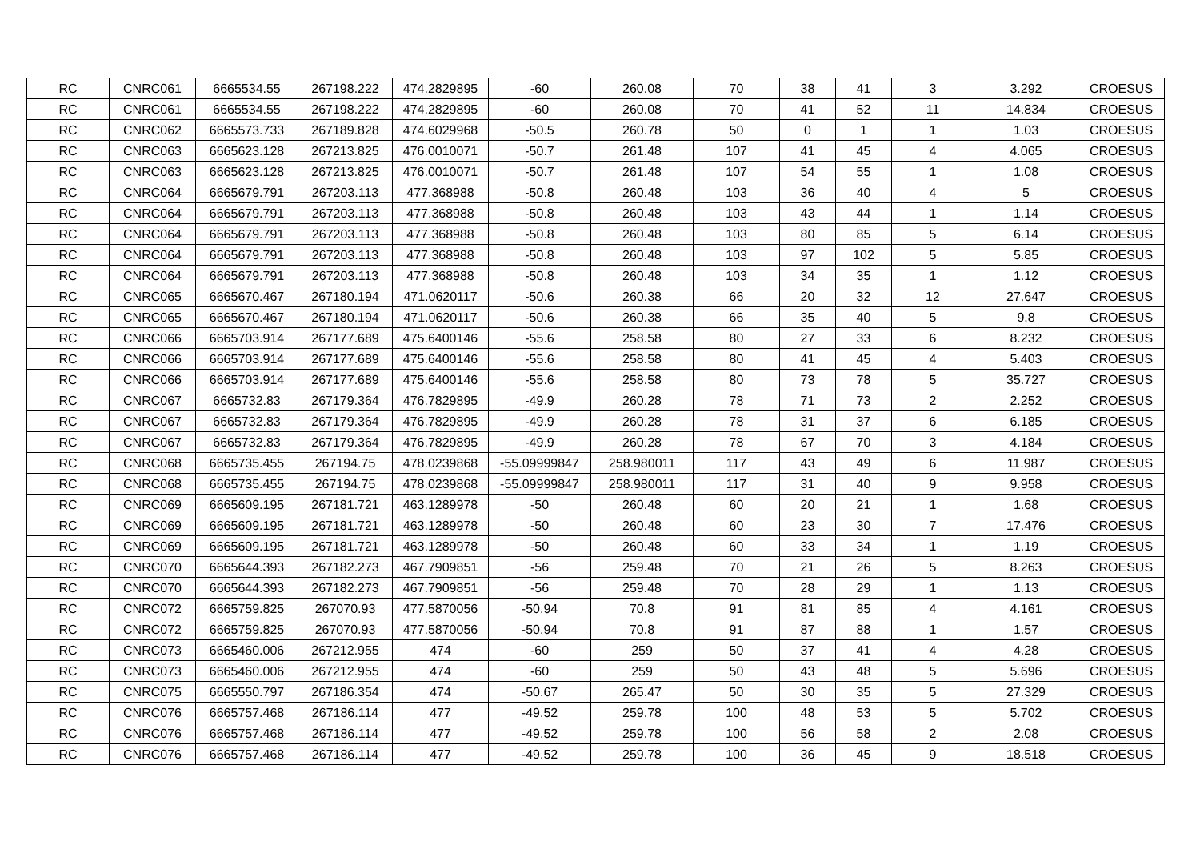| RC | CNRC061 | 6665534.55 | 267198.222 | 474.2829895 | -60 | 260.08 | 70 | 38 | 41 | 3 | 3.292 | CROESUS |
| RC | CNRC061 | 6665534.55 | 267198.222 | 474.2829895 | -60 | 260.08 | 70 | 41 | 52 | 11 | 14.834 | CROESUS |
| RC | CNRC062 | 6665573.733 | 267189.828 | 474.6029968 | -50.5 | 260.78 | 50 | 0 | 1 | 1 | 1.03 | CROESUS |
| RC | CNRC063 | 6665623.128 | 267213.825 | 476.0010071 | -50.7 | 261.48 | 107 | 41 | 45 | 4 | 4.065 | CROESUS |
| RC | CNRC063 | 6665623.128 | 267213.825 | 476.0010071 | -50.7 | 261.48 | 107 | 54 | 55 | 1 | 1.08 | CROESUS |
| RC | CNRC064 | 6665679.791 | 267203.113 | 477.368988 | -50.8 | 260.48 | 103 | 36 | 40 | 4 | 5 | CROESUS |
| RC | CNRC064 | 6665679.791 | 267203.113 | 477.368988 | -50.8 | 260.48 | 103 | 43 | 44 | 1 | 1.14 | CROESUS |
| RC | CNRC064 | 6665679.791 | 267203.113 | 477.368988 | -50.8 | 260.48 | 103 | 80 | 85 | 5 | 6.14 | CROESUS |
| RC | CNRC064 | 6665679.791 | 267203.113 | 477.368988 | -50.8 | 260.48 | 103 | 97 | 102 | 5 | 5.85 | CROESUS |
| RC | CNRC064 | 6665679.791 | 267203.113 | 477.368988 | -50.8 | 260.48 | 103 | 34 | 35 | 1 | 1.12 | CROESUS |
| RC | CNRC065 | 6665670.467 | 267180.194 | 471.0620117 | -50.6 | 260.38 | 66 | 20 | 32 | 12 | 27.647 | CROESUS |
| RC | CNRC065 | 6665670.467 | 267180.194 | 471.0620117 | -50.6 | 260.38 | 66 | 35 | 40 | 5 | 9.8 | CROESUS |
| RC | CNRC066 | 6665703.914 | 267177.689 | 475.6400146 | -55.6 | 258.58 | 80 | 27 | 33 | 6 | 8.232 | CROESUS |
| RC | CNRC066 | 6665703.914 | 267177.689 | 475.6400146 | -55.6 | 258.58 | 80 | 41 | 45 | 4 | 5.403 | CROESUS |
| RC | CNRC066 | 6665703.914 | 267177.689 | 475.6400146 | -55.6 | 258.58 | 80 | 73 | 78 | 5 | 35.727 | CROESUS |
| RC | CNRC067 | 6665732.83 | 267179.364 | 476.7829895 | -49.9 | 260.28 | 78 | 71 | 73 | 2 | 2.252 | CROESUS |
| RC | CNRC067 | 6665732.83 | 267179.364 | 476.7829895 | -49.9 | 260.28 | 78 | 31 | 37 | 6 | 6.185 | CROESUS |
| RC | CNRC067 | 6665732.83 | 267179.364 | 476.7829895 | -49.9 | 260.28 | 78 | 67 | 70 | 3 | 4.184 | CROESUS |
| RC | CNRC068 | 6665735.455 | 267194.75 | 478.0239868 | -55.09999847 | 258.980011 | 117 | 43 | 49 | 6 | 11.987 | CROESUS |
| RC | CNRC068 | 6665735.455 | 267194.75 | 478.0239868 | -55.09999847 | 258.980011 | 117 | 31 | 40 | 9 | 9.958 | CROESUS |
| RC | CNRC069 | 6665609.195 | 267181.721 | 463.1289978 | -50 | 260.48 | 60 | 20 | 21 | 1 | 1.68 | CROESUS |
| RC | CNRC069 | 6665609.195 | 267181.721 | 463.1289978 | -50 | 260.48 | 60 | 23 | 30 | 7 | 17.476 | CROESUS |
| RC | CNRC069 | 6665609.195 | 267181.721 | 463.1289978 | -50 | 260.48 | 60 | 33 | 34 | 1 | 1.19 | CROESUS |
| RC | CNRC070 | 6665644.393 | 267182.273 | 467.7909851 | -56 | 259.48 | 70 | 21 | 26 | 5 | 8.263 | CROESUS |
| RC | CNRC070 | 6665644.393 | 267182.273 | 467.7909851 | -56 | 259.48 | 70 | 28 | 29 | 1 | 1.13 | CROESUS |
| RC | CNRC072 | 6665759.825 | 267070.93 | 477.5870056 | -50.94 | 70.8 | 91 | 81 | 85 | 4 | 4.161 | CROESUS |
| RC | CNRC072 | 6665759.825 | 267070.93 | 477.5870056 | -50.94 | 70.8 | 91 | 87 | 88 | 1 | 1.57 | CROESUS |
| RC | CNRC073 | 6665460.006 | 267212.955 | 474 | -60 | 259 | 50 | 37 | 41 | 4 | 4.28 | CROESUS |
| RC | CNRC073 | 6665460.006 | 267212.955 | 474 | -60 | 259 | 50 | 43 | 48 | 5 | 5.696 | CROESUS |
| RC | CNRC075 | 6665550.797 | 267186.354 | 474 | -50.67 | 265.47 | 50 | 30 | 35 | 5 | 27.329 | CROESUS |
| RC | CNRC076 | 6665757.468 | 267186.114 | 477 | -49.52 | 259.78 | 100 | 48 | 53 | 5 | 5.702 | CROESUS |
| RC | CNRC076 | 6665757.468 | 267186.114 | 477 | -49.52 | 259.78 | 100 | 56 | 58 | 2 | 2.08 | CROESUS |
| RC | CNRC076 | 6665757.468 | 267186.114 | 477 | -49.52 | 259.78 | 100 | 36 | 45 | 9 | 18.518 | CROESUS |